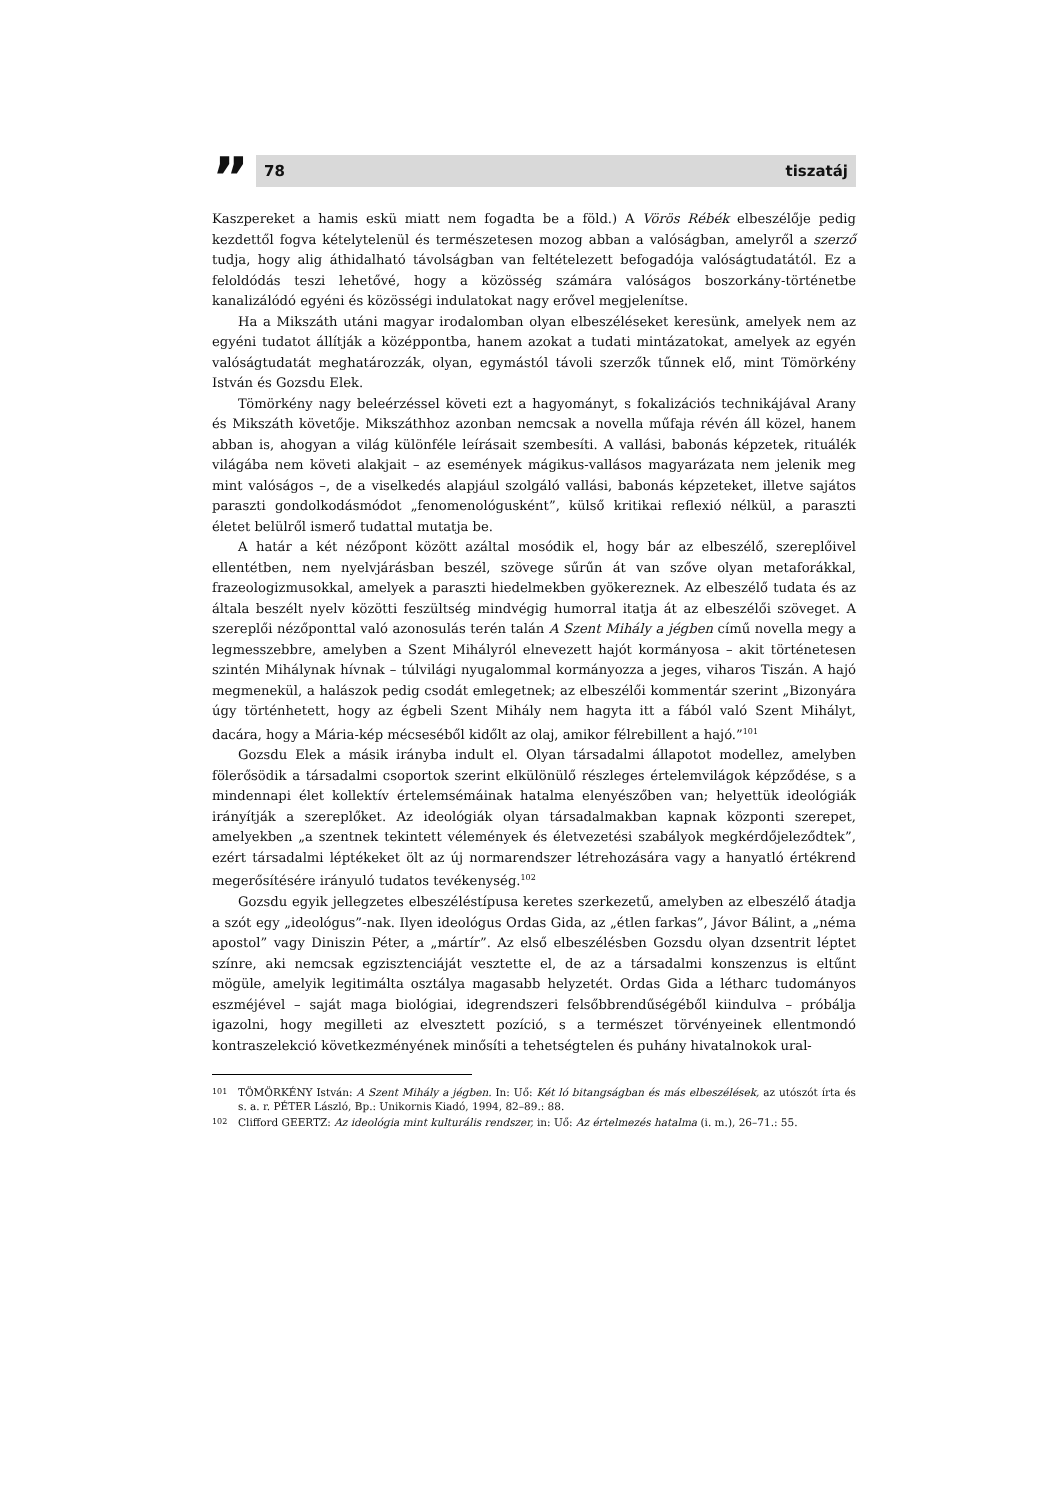”
78 tiszatáj
Kaszpereket a hamis eskü miatt nem fogadta be a föld.) A Vörös Rébék elbeszélője pedig kezdettől fogva kételytelenül és természetesen mozog abban a valóságban, amelyről a szerző tudja, hogy alig áthidalható távolságban van feltételezett befogadója valóságtudatától. Ez a feloldódás teszi lehetővé, hogy a közösség számára valóságos boszorkány-történetbe kanalizálódó egyéni és közösségi indulatokat nagy erővel megjelenítse.
Ha a Mikszáth utáni magyar irodalomban olyan elbeszéléseket keresünk, amelyek nem az egyéni tudatot állítják a középpontba, hanem azokat a tudati mintázatokat, amelyek az egyén valóságtudatát meghatározzák, olyan, egymástól távoli szerzők tűnnek elő, mint Tömörkény István és Gozsdu Elek.
Tömörkény nagy beleérzéssel követi ezt a hagyományt, s fokalizációs technikájával Arany és Mikszáth követője. Mikszáthhoz azonban nemcsak a novella műfaja révén áll közel, hanem abban is, ahogyan a világ különféle leírásait szembesíti. A vallási, babonás képzetek, rituálék világába nem követi alakjait – az események mágikus-vallásos magyarázata nem jelenik meg mint valóságos –, de a viselkedés alapjául szolgáló vallási, babonás képzeteket, illetve sajátos paraszti gondolkodásmódot „fenomenológusként”, külső kritikai reflexió nélkül, a paraszti életet belülről ismerő tudattal mutatja be.
A határ a két nézőpont között azáltal mosódik el, hogy bár az elbeszélő, szereplőivel ellentétben, nem nyelvjárásban beszél, szövege sűrűn át van szőve olyan metaforákkal, frazeologizmusokkal, amelyek a paraszti hiedelmekben gyökereznek. Az elbeszélő tudata és az általa beszélt nyelv közötti feszültség mindvégig humorral itatja át az elbeszélői szöveget. A szereplői nézőponttal való azonosulás terén talán A Szent Mihály a jégben című novella megy a legmesszebbre, amelyben a Szent Mihályról elnevezett hajót kormányosa – akit történetesen szintén Mihálynak hívnak – túlvilági nyugalommal kormányozza a jeges, viharos Tiszán. A hajó megmenekül, a halászok pedig csodát emlegetnek; az elbeszélői kommentár szerint „Bizonyára úgy történhetett, hogy az égbeli Szent Mihály nem hagyta itt a fából való Szent Mihályt, dacára, hogy a Mária-kép mécseséből kidőlt az olaj, amikor félrebillent a hajó.”<sup>101</sup>
Gozsdu Elek a másik irányba indult el. Olyan társadalmi állapotot modellez, amelyben fölerősödik a társadalmi csoportok szerint elkülönülő részleges értelemvilágok képződése, s a mindennapi élet kollektív értelemsémáinak hatalma elenyészőben van; helyettük ideológiák irányítják a szereplőket. Az ideológiák olyan társadalmakban kapnak központi szerepet, amelyekben „a szentnek tekintett vélemények és életvezetési szabályok megkérdőjeleződtek”, ezért társadalmi léptékeket ölt az új normarendszer létrehozására vagy a hanyatló értékrend megerősítésére irányuló tudatos tevékenység.<sup>102</sup>
Gozsdu egyik jellegzetes elbeszéléstípusa keretes szerkezetű, amelyben az elbeszélő átadja a szót egy „ideológus”-nak. Ilyen ideológus Ordas Gida, az „étlen farkas”, Jávor Bálint, a „néma apostol” vagy Diniszin Péter, a „mártír”. Az első elbeszélésben Gozsdu olyan dzsentrit léptet színre, aki nemcsak egzisztenciáját vesztette el, de az a társadalmi konszenzus is eltűnt mögüle, amelyik legitimálta osztálya magasabb helyzetét. Ordas Gida a létharc tudományos eszméjével – saját maga biológiai, idegrendszeri felsőbbrendűségéből kiindulva – próbálja igazolni, hogy megilleti az elvesztett pozíció, s a természet törvényeinek ellentmondó kontraszelekció következményének minősíti a tehetségtelen és puhány hivatalnokok ural-
101 TÖMÖRKÉNY István: A Szent Mihály a jégben. In: Uő: Két ló bitangságban és más elbeszélések, az utószót írta és s. a. r. PÉTER László, Bp.: Unikornis Kiadó, 1994, 82–89.: 88.
102 Clifford GEERTZ: Az ideológia mint kulturális rendszer, in: Uő: Az értelmezés hatalma (i. m.), 26–71.: 55.